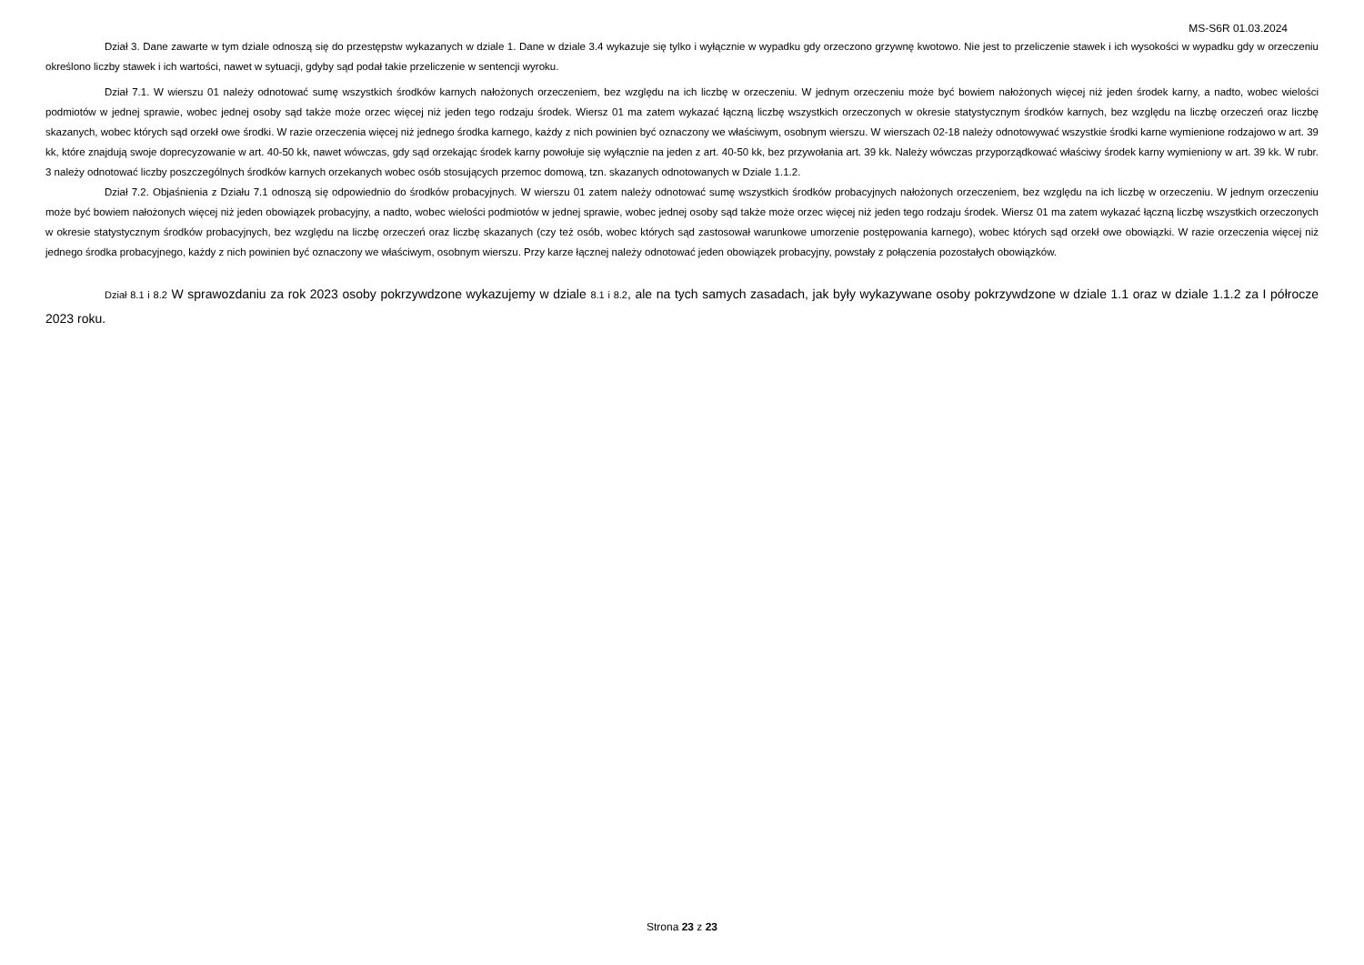MS-S6R 01.03.2024
Dział 3. Dane zawarte w tym dziale odnoszą się do przestępstw wykazanych w dziale 1. Dane w dziale 3.4 wykazuje się tylko i wyłącznie w wypadku gdy orzeczono grzywnę kwotowo. Nie jest to przeliczenie stawek i ich wysokości w wypadku gdy w orzeczeniu określono liczby stawek i ich wartości, nawet w sytuacji, gdyby sąd podał takie przeliczenie w sentencji wyroku.
Dział 7.1. W wierszu 01 należy odnotować sumę wszystkich środków karnych nałożonych orzeczeniem, bez względu na ich liczbę w orzeczeniu. W jednym orzeczeniu może być bowiem nałożonych więcej niż jeden środek karny, a nadto, wobec wielości podmiotów w jednej sprawie, wobec jednej osoby sąd także może orzec więcej niż jeden tego rodzaju środek. Wiersz 01 ma zatem wykazać łączną liczbę wszystkich orzeczonych w okresie statystycznym środków karnych, bez względu na liczbę orzeczeń oraz liczbę skazanych, wobec których sąd orzekł owe środki. W razie orzeczenia więcej niż jednego środka karnego, każdy z nich powinien być oznaczony we właściwym, osobnym wierszu. W wierszach 02-18 należy odnotowywać wszystkie środki karne wymienione rodzajowo w art. 39 kk, które znajdują swoje doprecyzowanie w art. 40-50 kk, nawet wówczas, gdy sąd orzekając środek karny powołuje się wyłącznie na jeden z art. 40-50 kk, bez przywołania art. 39 kk. Należy wówczas przyporządkować właściwy środek karny wymieniony w art. 39 kk. W rubr. 3 należy odnotować liczby poszczególnych środków karnych orzekanych wobec osób stosujących przemoc domową, tzn. skazanych odnotowanych w Dziale 1.1.2.
Dział 7.2. Objaśnienia z Działu 7.1 odnoszą się odpowiednio do środków probacyjnych. W wierszu 01 zatem należy odnotować sumę wszystkich środków probacyjnych nałożonych orzeczeniem, bez względu na ich liczbę w orzeczeniu. W jednym orzeczeniu może być bowiem nałożonych więcej niż jeden obowiązek probacyjny, a nadto, wobec wielości podmiotów w jednej sprawie, wobec jednej osoby sąd także może orzec więcej niż jeden tego rodzaju środek. Wiersz 01 ma zatem wykazać łączną liczbę wszystkich orzeczonych w okresie statystycznym środków probacyjnych, bez względu na liczbę orzeczeń oraz liczbę skazanych (czy też osób, wobec których sąd zastosował warunkowe umorzenie postępowania karnego), wobec których sąd orzekł owe obowiązki. W razie orzeczenia więcej niż jednego środka probacyjnego, każdy z nich powinien być oznaczony we właściwym, osobnym wierszu. Przy karze łącznej należy odnotować jeden obowiązek probacyjny, powstały z połączenia pozostałych obowiązków.
Dział 8.1 i 8.2 W sprawozdaniu za rok 2023 osoby pokrzywdzone wykazujemy w dziale 8.1 i 8.2, ale na tych samych zasadach, jak były wykazywane osoby pokrzywdzone w dziale 1.1 oraz w dziale 1.1.2 za I półrocze 2023 roku.
Strona 23 z 23